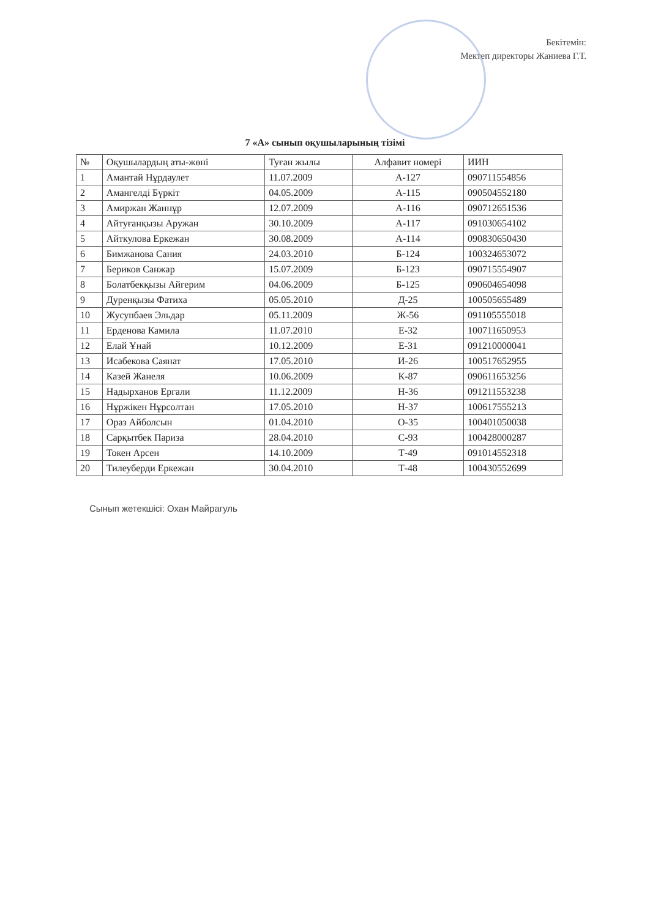Бекітемін:
Мектеп директоры Жаниева Г.Т.
7 «А» сынып оқушыларының тізімі
| № | Оқушылардың аты-жөні | Туған жылы | Алфавит номері | ИИН |
| --- | --- | --- | --- | --- |
| 1 | Амантай Нұрдаулет | 11.07.2009 | А-127 | 090711554856 |
| 2 | Амангелді Бүркіт | 04.05.2009 | А-115 | 090504552180 |
| 3 | Амиржан Жаннұр | 12.07.2009 | А-116 | 090712651536 |
| 4 | Айтуғанқызы Аружан | 30.10.2009 | А-117 | 091030654102 |
| 5 | Айткулова Еркежан | 30.08.2009 | А-114 | 090830650430 |
| 6 | Бимжанова Сания | 24.03.2010 | Б-124 | 100324653072 |
| 7 | Бериков Санжар | 15.07.2009 | Б-123 | 090715554907 |
| 8 | Болатбекқызы Айгерим | 04.06.2009 | Б-125 | 090604654098 |
| 9 | Дуренқызы Фатиха | 05.05.2010 | Д-25 | 100505655489 |
| 10 | Жусупбаев Эльдар | 05.11.2009 | Ж-56 | 091105555018 |
| 11 | Ерденова Камила | 11.07.2010 | Е-32 | 100711650953 |
| 12 | Елай Ұнай | 10.12.2009 | Е-31 | 091210000041 |
| 13 | Исабекова Саянат | 17.05.2010 | И-26 | 100517652955 |
| 14 | Казей Жанеля | 10.06.2009 | К-87 | 090611653256 |
| 15 | Надырханов Ергали | 11.12.2009 | Н-36 | 091211553238 |
| 16 | Нұржікен Нұрсолтан | 17.05.2010 | Н-37 | 100617555213 |
| 17 | Ораз Айболсын | 01.04.2010 | О-35 | 100401050038 |
| 18 | Сарқытбек Париза | 28.04.2010 | С-93 | 100428000287 |
| 19 | Токен Арсен | 14.10.2009 | Т-49 | 091014552318 |
| 20 | Тилеуберди Еркежан | 30.04.2010 | Т-48 | 100430552699 |
Сынып жетекшісі: Охан Майрагуль